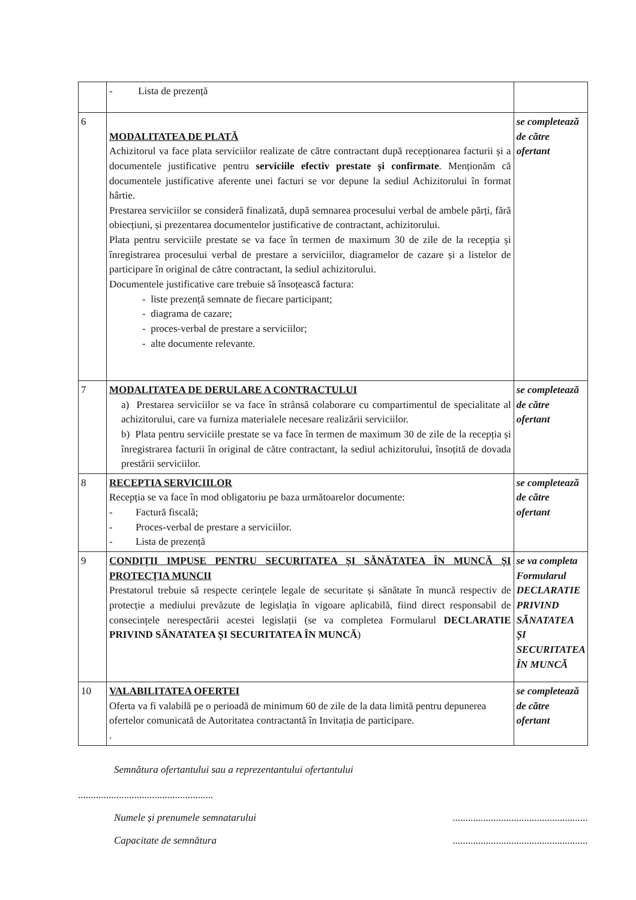| | - Lista de prezență | |
| 6 | MODALITATEA DE PLATĂ Achizitorul va face plata serviciilor realizate de către contractant după recepționarea facturii și a documentele justificative pentru serviciile efectiv prestate și confirmate . Menționăm că documentele justificative aferente unei facturi se vor depune la sediul Achizitorului în format hârtie. Prestarea serviciilor se consideră finalizată, după semnarea procesului verbal de ambele părți, fără obiecțiuni, și prezentarea documentelor justificative de contractant, achizitorului. Plata pentru serviciile prestate se va face în termen de maximum 30 de zile de la recepția și înregistrarea procesului verbal de prestare a serviciilor, diagramelor de cazare și a listelor de participare în original de către contractant, la sediul achizitorului. Documentele justificative care trebuie să însoțească factura: - liste prezență semnate de fiecare participant; - diagrama de cazare; - proces-verbal de prestare a serviciilor; - alte documente relevante. | se completează de către ofertant |
| 7 | MODALITATEA DE DERULARE A CONTRACTULUI a) Prestarea serviciilor se va face în strânsă colaborare cu compartimentul de specialitate al achizitorului, care va furniza materialele necesare realizării serviciilor. b) Plata pentru serviciile prestate se va face în termen de maximum 30 de zile de la recepția și înregistrarea facturii în original de către contractant, la sediul achizitorului, însoțită de dovada prestării serviciilor. | se completează de către ofertant |
| 8 | RECEPTIA SERVICIILOR Recepția se va face în mod obligatoriu pe baza următoarelor documente: - Factură fiscală; - Proces-verbal de prestare a serviciilor. - Lista de prezență | se completează de către ofertant |
| 9 | CONDIȚII IMPUSE PENTRU SECURITATEA ȘI SĂNĂTATEA ÎN MUNCĂ ȘI PROTECȚIA MUNCII Prestatorul trebuie să respecte cerințele legale de securitate și sănătate în muncă respectiv de protecție a mediului prevăzute de legislația în vigoare aplicabilă, fiind direct responsabil de consecințele nerespectării acestei legislații (se va completea Formularul DECLARATIE PRIVIND SĂNATATEA ȘI SECURITATEA ÎN MUNCĂ ) | se va completa Formularul DECLARATIE PRIVIND SĂNATATEA ȘI SECURITATEA ÎN MUNCĂ |
| 10 | VALABILITATEA OFERTEI Oferta va fi valabilă pe o perioadă de minimum 60 de zile de la data limită pentru depunerea ofertelor comunicată de Autoritatea contractantă în Invitația de participare. . | se completează de către ofertant |
Semnătura ofertantului sau a reprezentantului ofertantului
.....................................................
Numele și prenumele semnatarului.....................................................
Capacitate de semnătura.....................................................